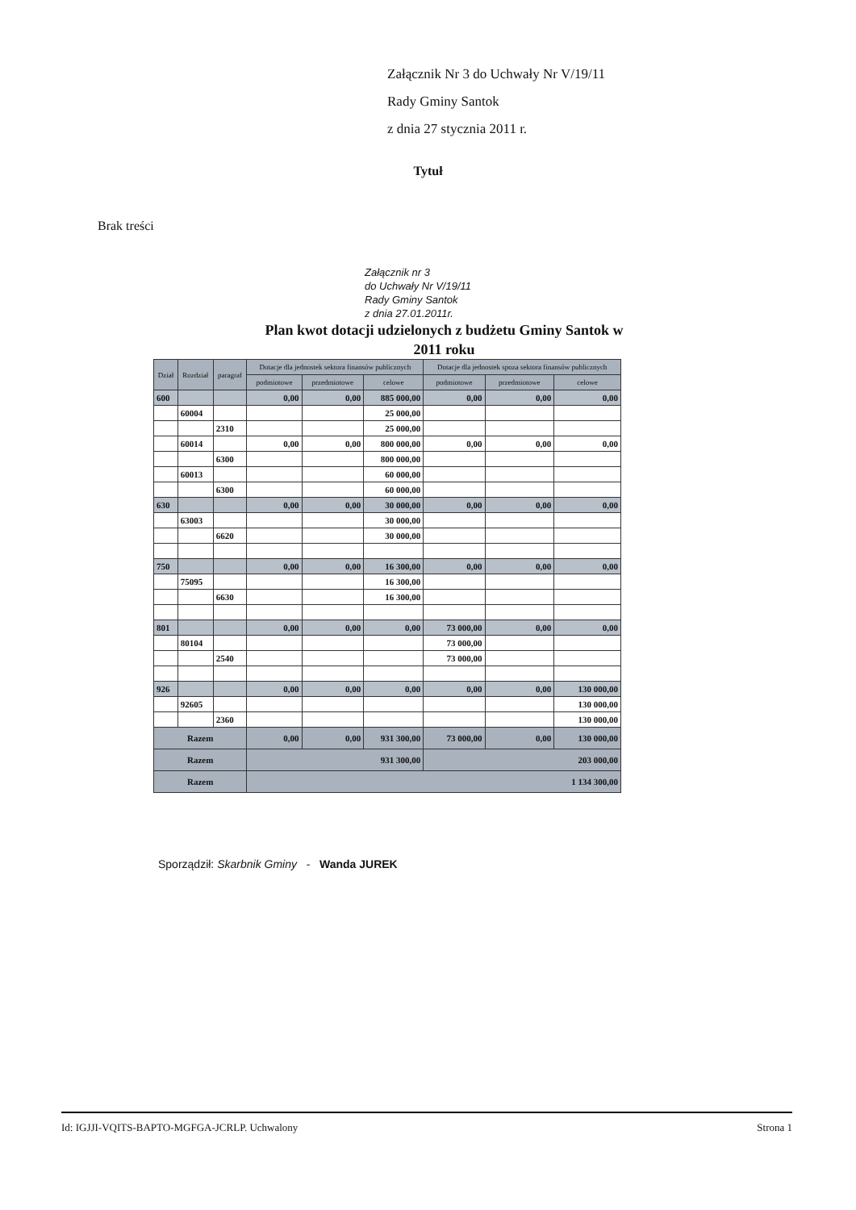Załącznik Nr 3 do Uchwały Nr V/19/11
Rady Gminy Santok
z dnia 27 stycznia 2011 r.
Tytuł
Brak treści
Załącznik nr 3
do Uchwały Nr V/19/11
Rady Gminy Santok
z dnia 27.01.2011r.
Plan kwot dotacji udzielonych z budżetu Gminy Santok w
2011 roku
| Dział | Rozdział | paragraf | Dotacje dla jednostek sektora finansów publicznych | | | Dotacje dla jednostek spoza sektora finansów publicznych | | |
| --- | --- | --- | --- | --- | --- | --- | --- | --- |
| | | | podmiotowe | przedmiotowe | celowe | podmiotowe | przedmiotowe | celowe |
| 600 | | | 0,00 | 0,00 | 885 000,00 | 0,00 | 0,00 | 0,00 |
| | 60004 | | | | 25 000,00 | | | |
| | | 2310 | | | 25 000,00 | | | |
| | 60014 | | 0,00 | 0,00 | 800 000,00 | 0,00 | 0,00 | 0,00 |
| | | 6300 | | | 800 000,00 | | | |
| | 60013 | | | | 60 000,00 | | | |
| | | 6300 | | | 60 000,00 | | | |
| 630 | | | 0,00 | 0,00 | 30 000,00 | 0,00 | 0,00 | 0,00 |
| | 63003 | | | | 30 000,00 | | | |
| | | 6620 | | | 30 000,00 | | | |
| 750 | | | 0,00 | 0,00 | 16 300,00 | 0,00 | 0,00 | 0,00 |
| | 75095 | | | | 16 300,00 | | | |
| | | 6630 | | | 16 300,00 | | | |
| 801 | | | 0,00 | 0,00 | 0,00 | 73 000,00 | 0,00 | 0,00 |
| | 80104 | | | | | 73 000,00 | | |
| | | 2540 | | | | 73 000,00 | | |
| 926 | | | 0,00 | 0,00 | 0,00 | 0,00 | 0,00 | 130 000,00 |
| | 92605 | | | | | | | 130 000,00 |
| | | 2360 | | | | | | 130 000,00 |
| Razem | | | 0,00 | 0,00 | 931 300,00 | 73 000,00 | 0,00 | 130 000,00 |
| Razem | | | 931 300,00 | | | 203 000,00 | | |
| Razem | | | 1 134 300,00 | | | | | |
Sporządził: Skarbnik Gminy - Wanda JUREK
Id: IGJJI-VQITS-BAPTO-MGFGA-JCRLP. Uchwalony Strona 1